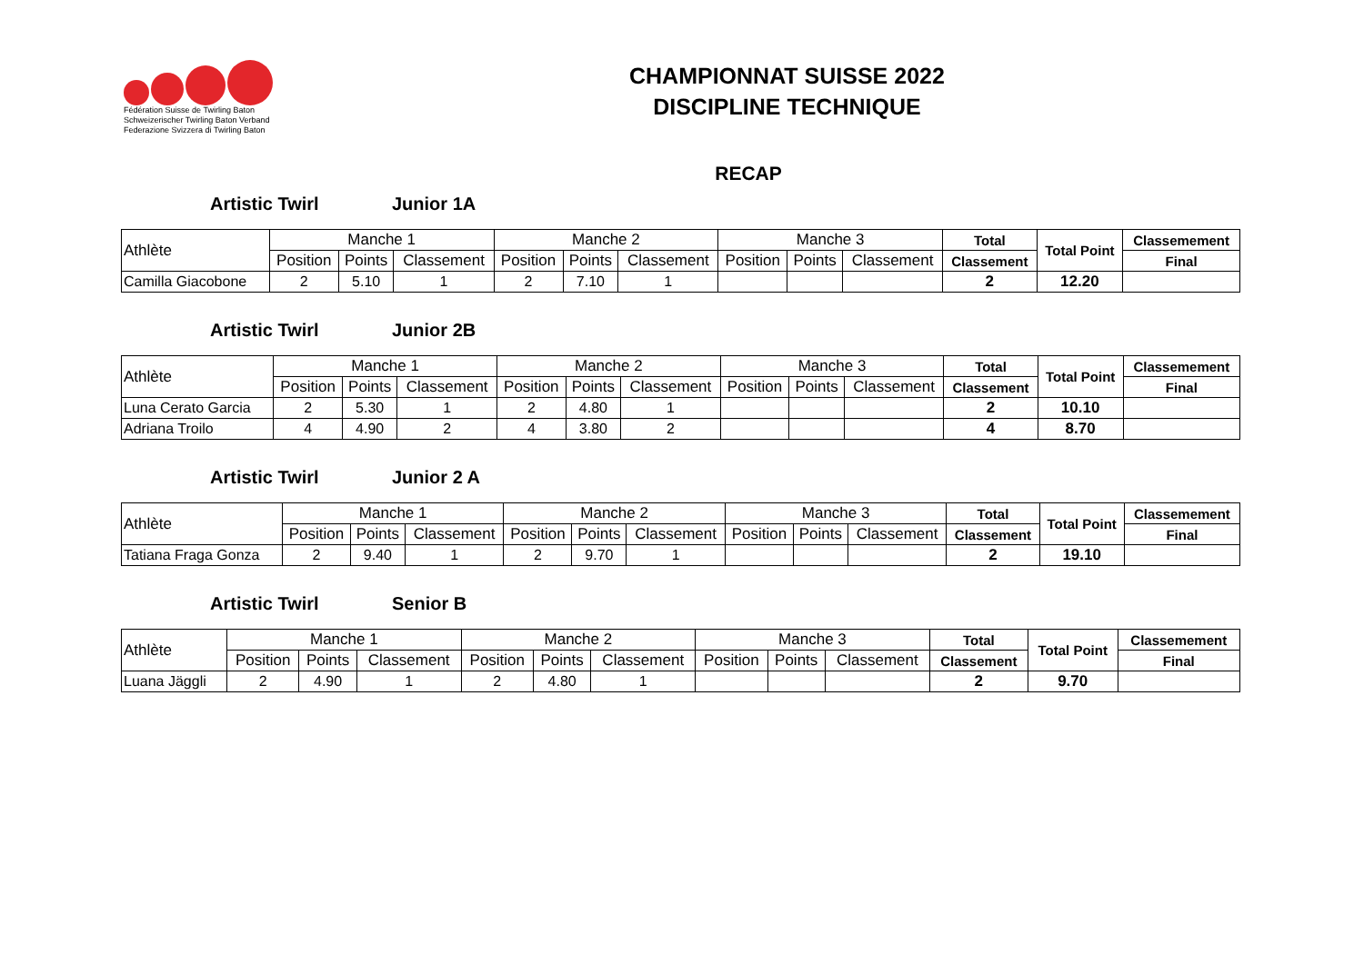Fédération Suisse de Twirling Baton
Schweizerischer Twirling Baton Verband
Federazione Svizzera di Twirling Baton
CHAMPIONNAT SUISSE 2022
DISCIPLINE TECHNIQUE
RECAP
Artistic Twirl Junior 1A
| Athlète | Manche 1 | | | Manche 2 | | | Manche 3 | | | Total | Total Point | Classemement |
| --- | --- | --- | --- | --- | --- | --- | --- | --- | --- | --- | --- | --- |
| | Position | Points | Classement | Position | Points | Classement | Position | Points | Classement | Classement | | Final |
| Camilla Giacobone | 2 | 5.10 | 1 | 2 | 7.10 | 1 | | | | 2 | 12.20 | |
Artistic Twirl Junior 2B
| Athlète | Manche 1 | | | Manche 2 | | | Manche 3 | | | Total | Total Point | Classemement |
| --- | --- | --- | --- | --- | --- | --- | --- | --- | --- | --- | --- | --- |
| | Position | Points | Classement | Position | Points | Classement | Position | Points | Classement | Classement | | Final |
| Luna Cerato Garcia | 2 | 5.30 | 1 | 2 | 4.80 | 1 | | | | 2 | 10.10 | |
| Adriana Troilo | 4 | 4.90 | 2 | 4 | 3.80 | 2 | | | | 4 | 8.70 | |
Artistic Twirl Junior 2 A
| Athlète | Manche 1 | | | Manche 2 | | | Manche 3 | | | Total | Total Point | Classemement |
| --- | --- | --- | --- | --- | --- | --- | --- | --- | --- | --- | --- | --- |
| | Position | Points | Classement | Position | Points | Classement | Position | Points | Classement | Classement | | Final |
| Tatiana Fraga Gonza | 2 | 9.40 | 1 | 2 | 9.70 | 1 | | | | 2 | 19.10 | |
Artistic Twirl Senior B
| Athlète | Manche 1 | | | Manche 2 | | | Manche 3 | | | Total | Total Point | Classemement |
| --- | --- | --- | --- | --- | --- | --- | --- | --- | --- | --- | --- | --- |
| | Position | Points | Classement | Position | Points | Classement | Position | Points | Classement | Classement | | Final |
| Luana Jäggli | 2 | 4.90 | 1 | 2 | 4.80 | 1 | | | | 2 | 9.70 | |